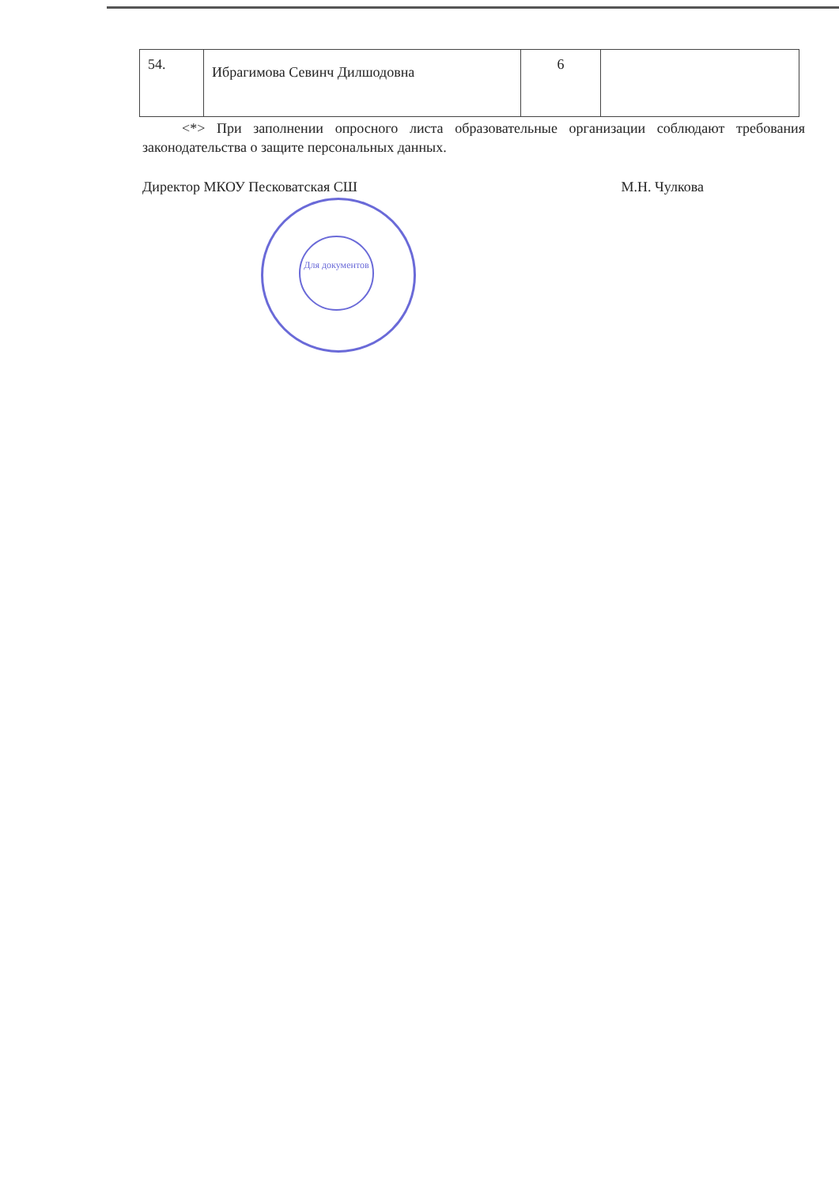| 54. | Ибрагимова Севинч Дилшодовна | 6 | |
<*> При заполнении опросного листа образовательные организации соблюдают требования законодательства о защите персональных данных.
Директор МКОУ Песковатская СШ М.Н. Чулкова
Для документов